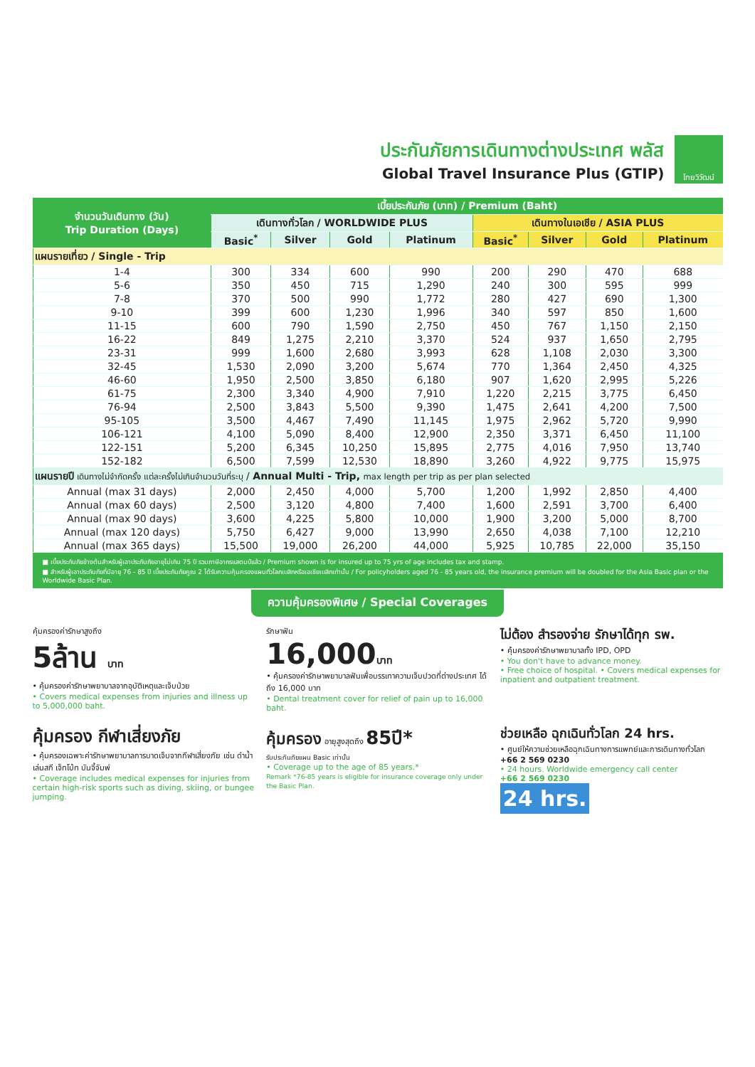ประกันภัยการเดินทางต่างประเทศ พลัส
Global Travel Insurance Plus (GTIP)
ไทยวิวัฒน์
| จำนวนวันเดินทาง (วัน) Trip Duration (Days) | เบี้ยประกันภัย (บาท) / Premium (Baht) | | | | | | | |
| --- | --- | --- | --- | --- | --- | --- | --- | --- |
| | เดินทางทั่วโลก / WORLDWIDE PLUS | | | | เดินทางในเอเชีย / ASIA PLUS | | | |
| | Basic<sup>*</sup> | Silver | Gold | Platinum | Basic<sup>*</sup> | Silver | Gold | Platinum |
| แผนรายเที่ยว / Single - Trip | | | | | | | | |
| 1-4 | 300 | 334 | 600 | 990 | 200 | 290 | 470 | 688 |
| 5-6 | 350 | 450 | 715 | 1,290 | 240 | 300 | 595 | 999 |
| 7-8 | 370 | 500 | 990 | 1,772 | 280 | 427 | 690 | 1,300 |
| 9-10 | 399 | 600 | 1,230 | 1,996 | 340 | 597 | 850 | 1,600 |
| 11-15 | 600 | 790 | 1,590 | 2,750 | 450 | 767 | 1,150 | 2,150 |
| 16-22 | 849 | 1,275 | 2,210 | 3,370 | 524 | 937 | 1,650 | 2,795 |
| 23-31 | 999 | 1,600 | 2,680 | 3,993 | 628 | 1,108 | 2,030 | 3,300 |
| 32-45 | 1,530 | 2,090 | 3,200 | 5,674 | 770 | 1,364 | 2,450 | 4,325 |
| 46-60 | 1,950 | 2,500 | 3,850 | 6,180 | 907 | 1,620 | 2,995 | 5,226 |
| 61-75 | 2,300 | 3,340 | 4,900 | 7,910 | 1,220 | 2,215 | 3,775 | 6,450 |
| 76-94 | 2,500 | 3,843 | 5,500 | 9,390 | 1,475 | 2,641 | 4,200 | 7,500 |
| 95-105 | 3,500 | 4,467 | 7,490 | 11,145 | 1,975 | 2,962 | 5,720 | 9,990 |
| 106-121 | 4,100 | 5,090 | 8,400 | 12,900 | 2,350 | 3,371 | 6,450 | 11,100 |
| 122-151 | 5,200 | 6,345 | 10,250 | 15,895 | 2,775 | 4,016 | 7,950 | 13,740 |
| 152-182 | 6,500 | 7,599 | 12,530 | 18,890 | 3,260 | 4,922 | 9,775 | 15,975 |
| แผนรายปี เดินทางไม่จำกัดครั้ง แต่ละครั้งไม่เกินจำนวนวันที่ระบุ / Annual Multi - Trip, max length per trip as per plan selected | | | | | | | | |
| Annual (max 31 days) | 2,000 | 2,450 | 4,000 | 5,700 | 1,200 | 1,992 | 2,850 | 4,400 |
| Annual (max 60 days) | 2,500 | 3,120 | 4,800 | 7,400 | 1,600 | 2,591 | 3,700 | 6,400 |
| Annual (max 90 days) | 3,600 | 4,225 | 5,800 | 10,000 | 1,900 | 3,200 | 5,000 | 8,700 |
| Annual (max 120 days) | 5,750 | 6,427 | 9,000 | 13,990 | 2,650 | 4,038 | 7,100 | 12,210 |
| Annual (max 365 days) | 15,500 | 19,000 | 26,200 | 44,000 | 5,925 | 10,785 | 22,000 | 35,150 |
■ เบี้ยประกันภัยข้างต้นสำหรับผู้เอาประกันภัยอายุไม่เกิน 75 ปี รวมภาษีอากรแสตมป์แล้ว / Premium shown is for insured up to 75 yrs of age includes tax and stamp.
■ สำหรับผู้เอาประกันภัยที่มีอายุ 76 - 85 ปี เบี้ยประกันภัยคูณ 2 ได้รับความคุ้มครองแผนทั่วโลกเบสิกหรือเอเชียเบสิกเท่านั้น / For policyholders aged 76 - 85 years old, the insurance premium will be doubled for the Asia Basic plan or the Worldwide Basic Plan.
ความคุ้มครองพิเศษ / Special Coverages
คุ้มครองค่ารักษาสูงถึง
5ล้าน บาท
• คุ้มครองค่ารักษาพยาบาลจากอุบัติเหตุและเจ็บป่วย
• Covers medical expenses from injuries and illness up to 5,000,000 baht.
รักษาฟัน
16,000บาท
• คุ้มครองค่ารักษาพยาบาลฟันเพื่อบรรเทาความเจ็บปวดที่ต่างประเทศ ได้ถึง 16,000 บาท
• Dental treatment cover for relief of pain up to 16,000 baht.
ไม่ต้อง สำรองจ่าย รักษาได้ทุก รพ.
• คุ้มครองค่ารักษาพยาบาลทั้ง IPD, OPD
• You don't have to advance money.
• Free choice of hospital. • Covers medical expenses for inpatient and outpatient treatment.
คุ้มครอง กีฬาเสี่ยงภัย
• คุ้มครองเฉพาะค่ารักษาพยาบาลการบาดเจ็บจากกีฬาเสี่ยงภัย เช่น ดำน้ำ เล่นสกี เจ็ทโบ้ท บันจี้จัมพ์
• Coverage includes medical expenses for injuries from certain high-risk sports such as diving, skiing, or bungee jumping.
คุ้มครอง อายุสูงสุดถึง 85ปี*
รับประกันภัยแผน Basic เท่านั้น
• Coverage up to the age of 85 years.*
Remark *76-85 years is eligible for insurance coverage only under the Basic Plan.
ช่วยเหลือ ฉุกเฉินทั่วโลก 24 hrs.
• ศูนย์ให้ความช่วยเหลือฉุกเฉินทางการแพทย์และการเดินทางทั่วโลก
+66 2 569 0230
• 24 hours. Worldwide emergency call center
+66 2 569 0230
24 hrs.